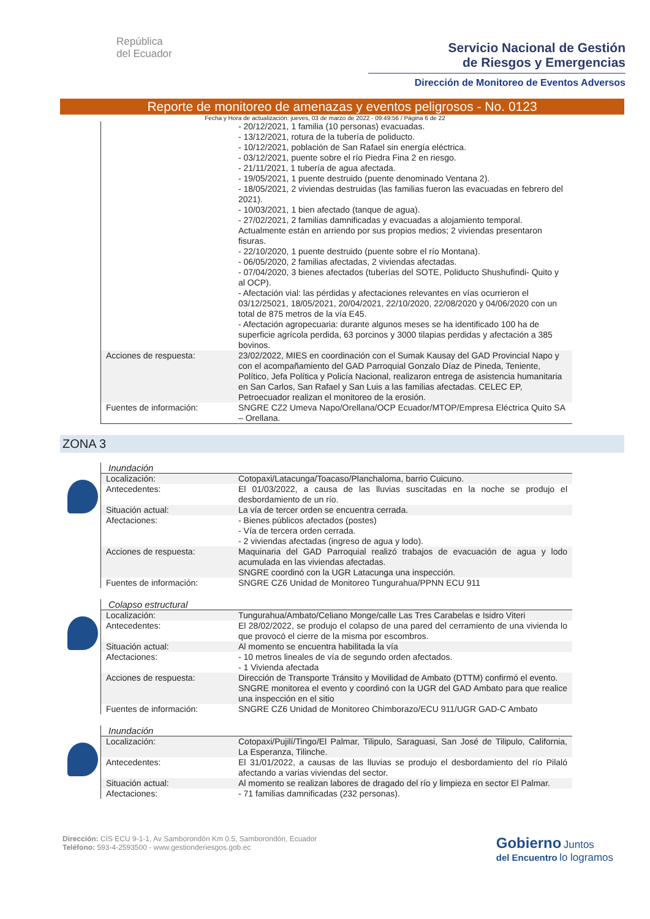República
del Ecuador
Servicio Nacional de Gestión
de Riesgos y Emergencias
Dirección de Monitoreo de Eventos Adversos
Reporte de monitoreo de amenazas y eventos peligrosos - No. 0123
Fecha y Hora de actualización: jueves, 03 de marzo de 2022 - 09:49:56 / Página 6 de 22
| | - 20/12/2021, 1 familia (10 personas) evacuadas. - 13/12/2021, rotura de la tubería de poliducto. - 10/12/2021, población de San Rafael sin energía eléctrica. - 03/12/2021, puente sobre el río Piedra Fina 2 en riesgo. - 21/11/2021, 1 tubería de agua afectada. - 19/05/2021, 1 puente destruido (puente denominado Ventana 2). - 18/05/2021, 2 viviendas destruidas (las familias fueron las evacuadas en febrero del 2021). - 10/03/2021, 1 bien afectado (tanque de agua). - 27/02/2021, 2 familias damnificadas y evacuadas a alojamiento temporal. Actualmente están en arriendo por sus propios medios; 2 viviendas presentaron fisuras. - 22/10/2020, 1 puente destruido (puente sobre el río Montana). - 06/05/2020, 2 familias afectadas, 2 viviendas afectadas. - 07/04/2020, 3 bienes afectados (tuberías del SOTE, Poliducto Shushufindi- Quito y al OCP). - Afectación vial: las pérdidas y afectaciones relevantes en vías ocurrieron el 03/12/25021, 18/05/2021, 20/04/2021, 22/10/2020, 22/08/2020 y 04/06/2020 con un total de 875 metros de la vía E45. - Afectación agropecuaria: durante algunos meses se ha identificado 100 ha de superficie agrícola perdida, 63 porcinos y 3000 tilapias perdidas y afectación a 385 bovinos. |
| Acciones de respuesta: | 23/02/2022, MIES en coordinación con el Sumak Kausay del GAD Provincial Napo y con el acompañamiento del GAD Parroquial Gonzalo Díaz de Pineda, Teniente, Político, Jefa Política y Policía Nacional, realizaron entrega de asistencia humanitaria en San Carlos, San Rafael y San Luis a las familias afectadas. CELEC EP, Petroecuador realizan el monitoreo de la erosión. |
| Fuentes de información: | SNGRE CZ2 Umeva Napo/Orellana/OCP Ecuador/MTOP/Empresa Eléctrica Quito SA – Orellana. |
ZONA 3
| Inundación | |
| Localización: | Cotopaxi/Latacunga/Toacaso/Planchaloma, barrio Cuicuno. |
| Antecedentes: | El 01/03/2022, a causa de las lluvias suscitadas en la noche se produjo el desbordamiento de un río. |
| Situación actual: | La vía de tercer orden se encuentra cerrada. |
| Afectaciones: | - Bienes públicos afectados (postes) - Vía de tercera orden cerrada. - 2 viviendas afectadas (ingreso de agua y lodo). |
| Acciones de respuesta: | Maquinaria del GAD Parroquial realizó trabajos de evacuación de agua y lodo acumulada en las viviendas afectadas. SNGRE coordinó con la UGR Latacunga una inspección. |
| Fuentes de información: | SNGRE CZ6 Unidad de Monitoreo Tungurahua/PPNN ECU 911 |
| Colapso estructural | |
| Localización: | Tungurahua/Ambato/Celiano Monge/calle Las Tres Carabelas e Isidro Viteri |
| Antecedentes: | El 28/02/2022, se produjo el colapso de una pared del cerramiento de una vivienda lo que provocó el cierre de la misma por escombros. |
| Situación actual: | Al momento se encuentra habilitada la vía |
| Afectaciones: | - 10 metros lineales de vía de segundo orden afectados. - 1 Vivienda afectada |
| Acciones de respuesta: | Dirección de Transporte Tránsito y Movilidad de Ambato (DTTM) confirmó el evento. SNGRE monitorea el evento y coordinó con la UGR del GAD Ambato para que realice una inspección en el sitio |
| Fuentes de información: | SNGRE CZ6 Unidad de Monitoreo Chimborazo/ECU 911/UGR GAD-C Ambato |
| Inundación | |
| Localización: | Cotopaxi/Pujilí/Tingo/El Palmar, Tilipulo, Saraguasi, San José de Tilipulo, California, La Esperanza, Tilinche. |
| Antecedentes: | El 31/01/2022, a causas de las lluvias se produjo el desbordamiento del río Pilaló afectando a varias viviendas del sector. |
| Situación actual: | Al momento se realizan labores de dragado del río y limpieza en sector El Palmar. |
| Afectaciones: | - 71 familias damnificadas (232 personas). |
Dirección: CIS ECU 9-1-1, Av Samborondón Km 0.5, Samborondón, Ecuador
Teléfono: 593-4-2593500 - www.gestionderiesgos.gob.ec
Gobierno Juntos
del Encuentro lo logramos